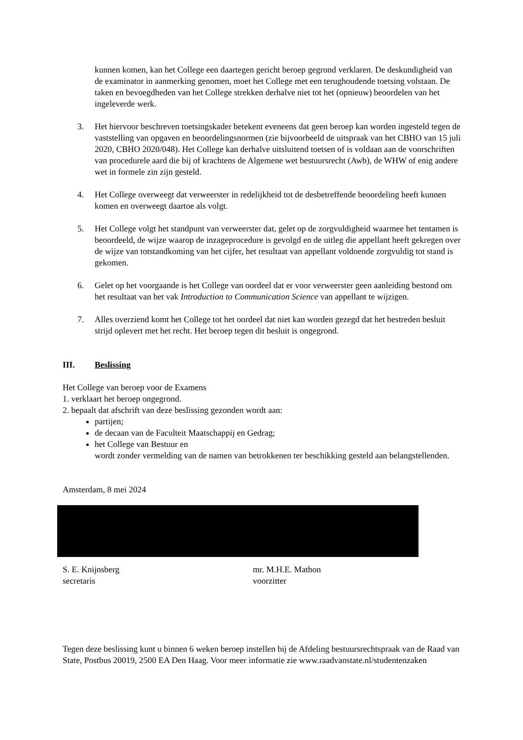kunnen komen, kan het College een daartegen gericht beroep gegrond verklaren. De deskundigheid van de examinator in aanmerking genomen, moet het College met een terughoudende toetsing volstaan. De taken en bevoegdheden van het College strekken derhalve niet tot het (opnieuw) beoordelen van het ingeleverde werk.
3. Het hiervoor beschreven toetsingskader betekent eveneens dat geen beroep kan worden ingesteld tegen de vaststelling van opgaven en beoordelingsnormen (zie bijvoorbeeld de uitspraak van het CBHO van 15 juli 2020, CBHO 2020/048). Het College kan derhalve uitsluitend toetsen of is voldaan aan de voorschriften van procedurele aard die bij of krachtens de Algemene wet bestuursrecht (Awb), de WHW of enig andere wet in formele zin zijn gesteld.
4. Het College overweegt dat verweerster in redelijkheid tot de desbetreffende beoordeling heeft kunnen komen en overweegt daartoe als volgt.
5. Het College volgt het standpunt van verweerster dat, gelet op de zorgvuldigheid waarmee het tentamen is beoordeeld, de wijze waarop de inzageprocedure is gevolgd en de uitleg die appellant heeft gekregen over de wijze van totstandkoming van het cijfer, het resultaat van appellant voldoende zorgvuldig tot stand is gekomen.
6. Gelet op het voorgaande is het College van oordeel dat er voor verweerster geen aanleiding bestond om het resultaat van het vak Introduction to Communication Science van appellant te wijzigen.
7. Alles overziend komt het College tot het oordeel dat niet kan worden gezegd dat het bestreden besluit strijd oplevert met het recht. Het beroep tegen dit besluit is ongegrond.
III. Beslissing
Het College van beroep voor de Examens
1. verklaart het beroep ongegrond.
2. bepaalt dat afschrift van deze beslissing gezonden wordt aan:
partijen;
de decaan van de Faculteit Maatschappij en Gedrag;
het College van Bestuur en
wordt zonder vermelding van de namen van betrokkenen ter beschikking gesteld aan belangstellenden.
Amsterdam, 8 mei 2024
S. E. Knijnsberg
secretaris
mr. M.H.E. Mathon
voorzitter
Tegen deze beslissing kunt u binnen 6 weken beroep instellen bij de Afdeling bestuursrechtspraak van de Raad van State, Postbus 20019, 2500 EA Den Haag. Voor meer informatie zie www.raadvanstate.nl/studentenzaken